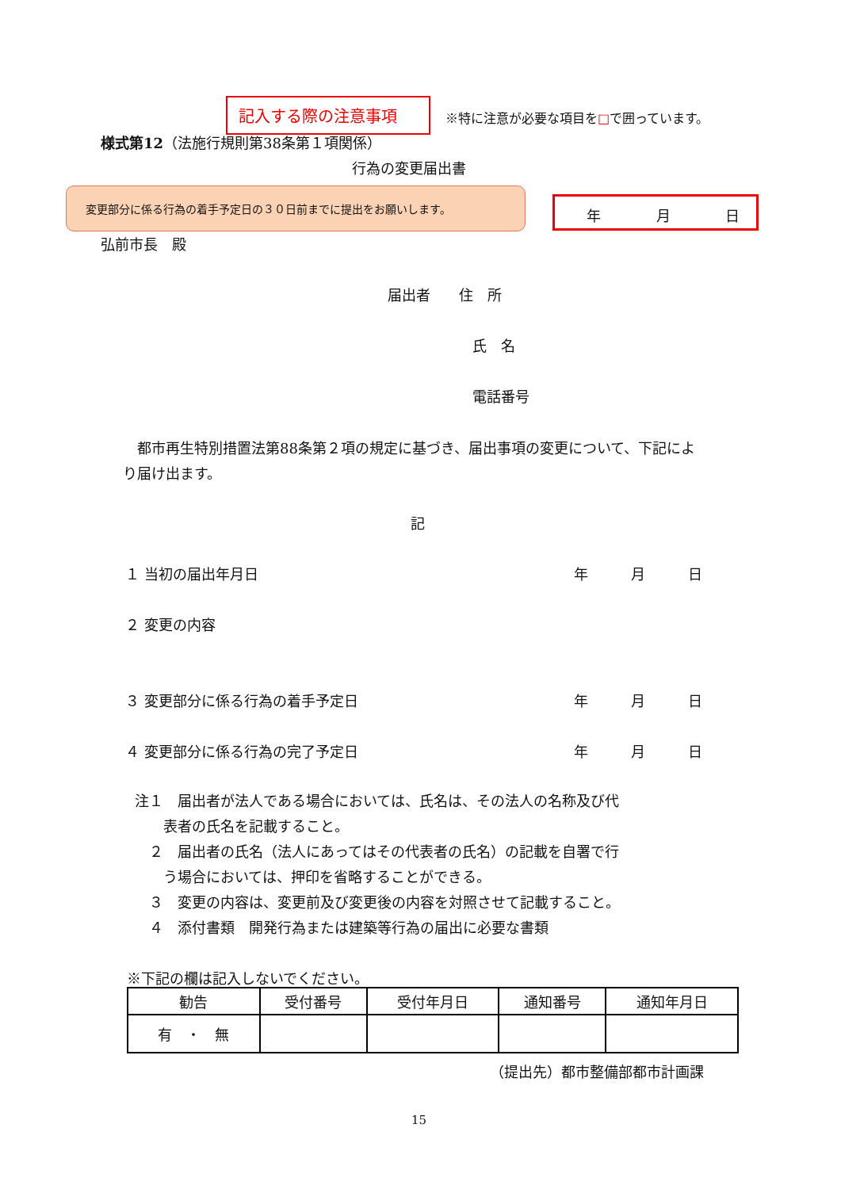記入する際の注意事項
※特に注意が必要な項目を□で囲っています。
様式第12（法施行規則第38条第１項関係）
行為の変更届出書
変更部分に係る行為の着手予定日の３０日前までに提出をお願いします。
年 月 日
弘前市長　殿
届出者　　住　所
氏　名
電話番号
　都市再生特別措置法第88条第２項の規定に基づき、届出事項の変更について、下記により届け出ます。
記
１ 当初の届出年月日 年　　　月　　　日
２ 変更の内容
３ 変更部分に係る行為の着手予定日 年　　　月　　　日
４ 変更部分に係る行為の完了予定日 年　　　月　　　日
注１　届出者が法人である場合においては、氏名は、その法人の名称及び代
　　表者の氏名を記載すること。
　２　届出者の氏名（法人にあってはその代表者の氏名）の記載を自署で行
　　う場合においては、押印を省略することができる。
　３　変更の内容は、変更前及び変更後の内容を対照させて記載すること。
　４　添付書類　開発行為または建築等行為の届出に必要な書類
※下記の欄は記入しないでください。
| 勧告 | 受付番号 | 受付年月日 | 通知番号 | 通知年月日 |
| 有 ・ 無 | | | | |
（提出先）都市整備部都市計画課
15